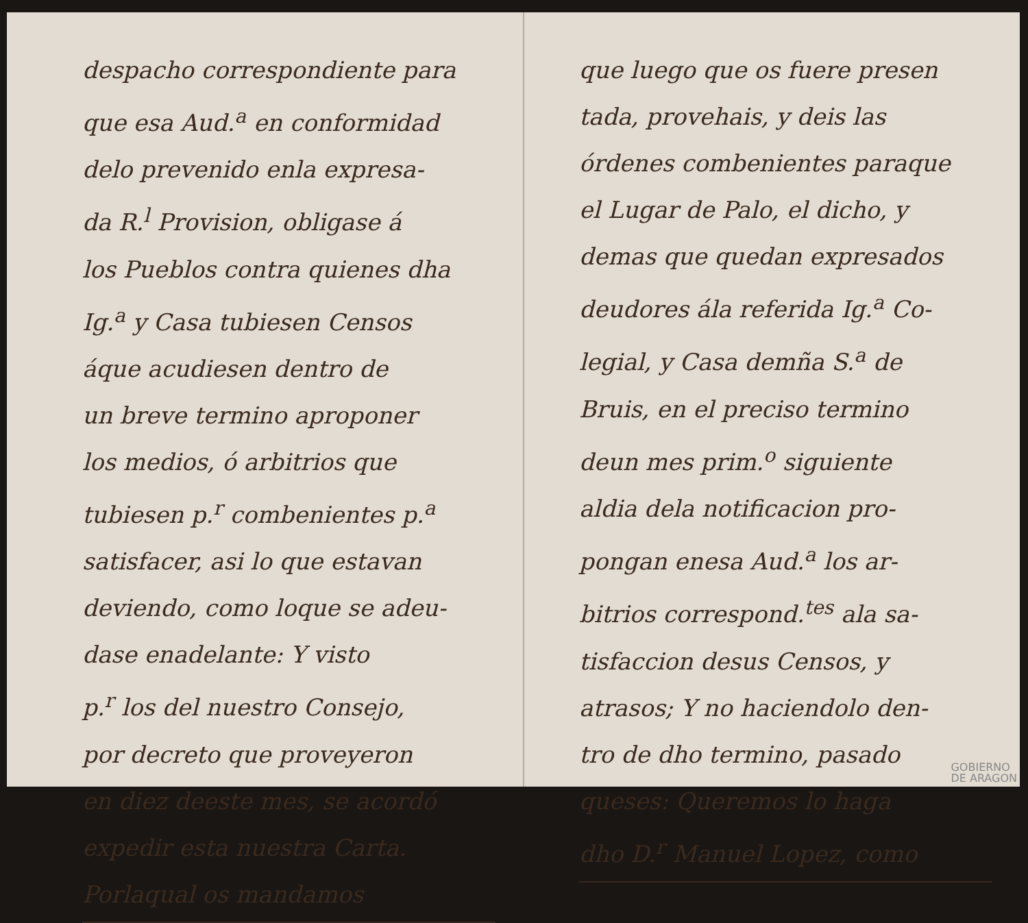despacho correspondiente para
que esa Aud.<sup>a</sup> en conformidad
delo prevenido enla expresa-
da R.<sup>l</sup> Provision, obligase á
los Pueblos contra quienes dha
Ig.<sup>a</sup> y Casa tubiesen Censos
áque acudiesen dentro de
un breve termino aproponer
los medios, ó arbitrios que
tubiesen p.<sup>r</sup> combenientes p.<sup>a</sup>
satisfacer, asi lo que estavan
deviendo, como loque se adeu-
dase enadelante: Y visto
p.<sup>r</sup> los del nuestro Consejo,
por decreto que proveyeron
en diez deeste mes, se acordó
expedir esta nuestra Carta.
Porlaqual os mandamos
que luego que os fuere presen
tada, provehais, y deis las
órdenes combenientes paraque
el Lugar de Palo, el dicho, y
demas que quedan expresados
deudores ála referida Ig.<sup>a</sup> Co-
legial, y Casa demña S.<sup>a</sup> de
Bruis, en el preciso termino
deun mes prim.<sup>o</sup> siguiente
aldia dela notificacion pro-
pongan enesa Aud.<sup>a</sup> los ar-
bitrios correspond.<sup>tes</sup> ala sa-
tisfaccion desus Censos, y
atrasos; Y no haciendolo den-
tro de dho termino, pasado
queses: Queremos lo haga
dho D.<sup>r</sup> Manuel Lopez, como
GOBIERNO
DE ARAGON